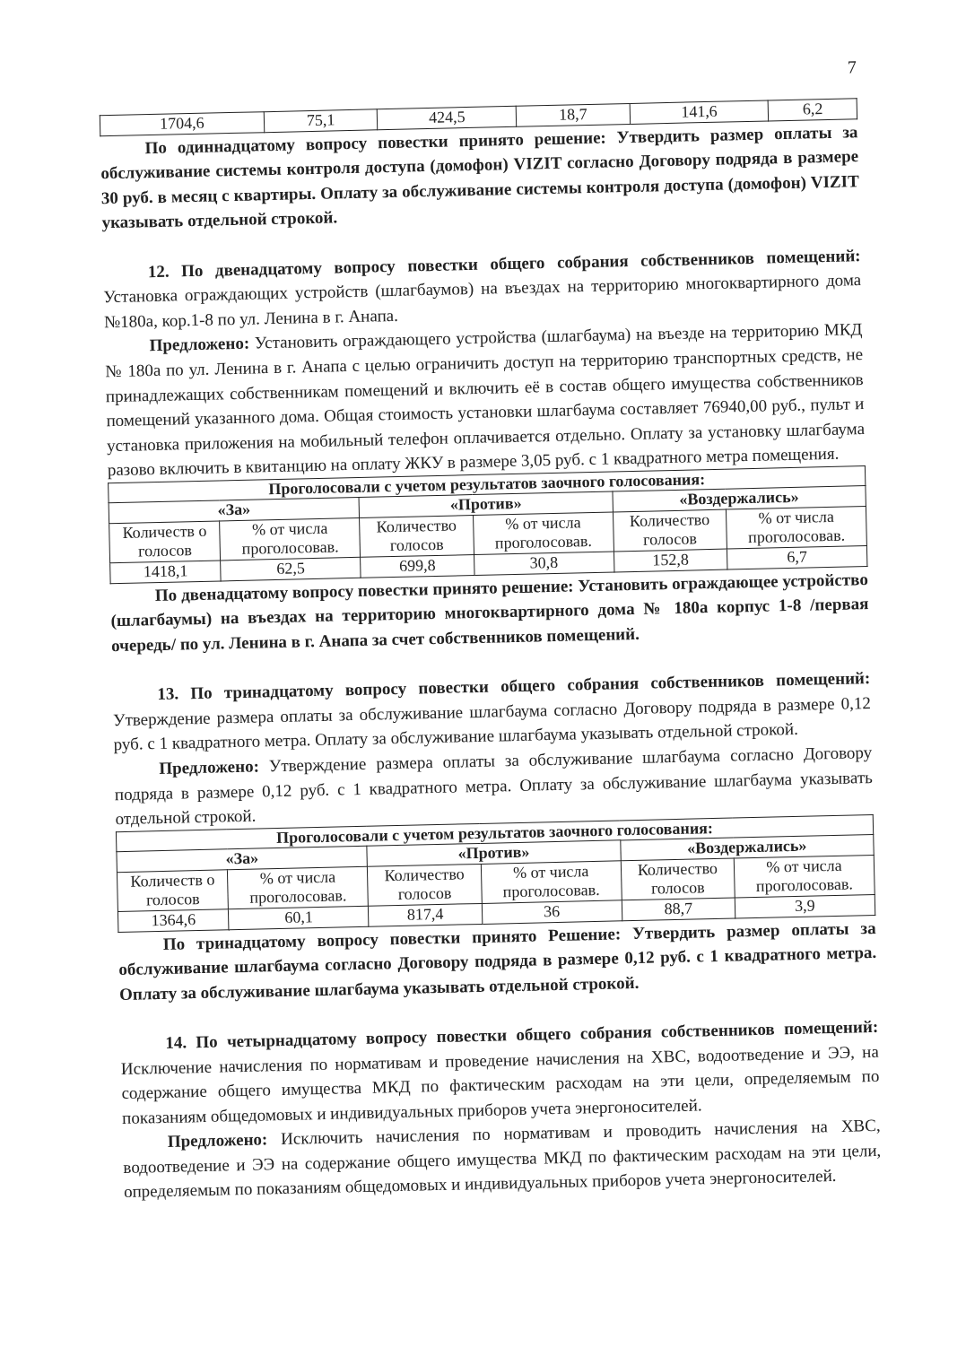7
| 1704,6 | 75,1 | 424,5 | 18,7 | 141,6 | 6,2 |
По одиннадцатому вопросу повестки принято решение: Утвердить размер оплаты за обслуживание системы контроля доступа (домофон) VIZIT согласно Договору подряда в размере 30 руб. в месяц с квартиры. Оплату за обслуживание системы контроля доступа (домофон) VIZIT указывать отдельной строкой.
12. По двенадцатому вопросу повестки общего собрания собственников помещений: Установка ограждающих устройств (шлагбаумов) на въездах на территорию многоквартирного дома №180а, кор.1-8 по ул. Ленина в г. Анапа.
Предложено: Установить ограждающего устройства (шлагбаума) на въезде на территорию МКД № 180а по ул. Ленина в г. Анапа с целью ограничить доступ на территорию транспортных средств, не принадлежащих собственникам помещений и включить её в состав общего имущества собственников помещений указанного дома. Общая стоимость установки шлагбаума составляет 76940,00 руб., пульт и установка приложения на мобильный телефон оплачивается отдельно. Оплату за установку шлагбаума разово включить в квитанцию на оплату ЖКУ в размере 3,05 руб. с 1 квадратного метра помещения.
| Проголосовали с учетом результатов заочного голосования: | | | | | |
| --- | --- | --- | --- | --- | --- |
| «За» | | «Против» | | «Воздержались» | |
| Количеств о голосов | % от числа проголосовав. | Количество голосов | % от числа проголосовав. | Количество голосов | % от числа проголосовав. |
| 1418,1 | 62,5 | 699,8 | 30,8 | 152,8 | 6,7 |
По двенадцатому вопросу повестки принято решение: Установить ограждающее устройство (шлагбаумы) на въездах на территорию многоквартирного дома № 180а корпус 1-8 /первая очередь/ по ул. Ленина в г. Анапа за счет собственников помещений.
13. По тринадцатому вопросу повестки общего собрания собственников помещений: Утверждение размера оплаты за обслуживание шлагбаума согласно Договору подряда в размере 0,12 руб. с 1 квадратного метра. Оплату за обслуживание шлагбаума указывать отдельной строкой.
Предложено: Утверждение размера оплаты за обслуживание шлагбаума согласно Договору подряда в размере 0,12 руб. с 1 квадратного метра. Оплату за обслуживание шлагбаума указывать отдельной строкой.
| Проголосовали с учетом результатов заочного голосования: | | | | | |
| --- | --- | --- | --- | --- | --- |
| «За» | | «Против» | | «Воздержались» | |
| Количеств о голосов | % от числа проголосовав. | Количество голосов | % от числа проголосовав. | Количество голосов | % от числа проголосовав. |
| 1364,6 | 60,1 | 817,4 | 36 | 88,7 | 3,9 |
По тринадцатому вопросу повестки принято Решение: Утвердить размер оплаты за обслуживание шлагбаума согласно Договору подряда в размере 0,12 руб. с 1 квадратного метра. Оплату за обслуживание шлагбаума указывать отдельной строкой.
14. По четырнадцатому вопросу повестки общего собрания собственников помещений: Исключение начисления по нормативам и проведение начисления на ХВС, водоотведение и ЭЭ, на содержание общего имущества МКД по фактическим расходам на эти цели, определяемым по показаниям общедомовых и индивидуальных приборов учета энергоносителей.
Предложено: Исключить начисления по нормативам и проводить начисления на ХВС, водоотведение и ЭЭ на содержание общего имущества МКД по фактическим расходам на эти цели, определяемым по показаниям общедомовых и индивидуальных приборов учета энергоносителей.